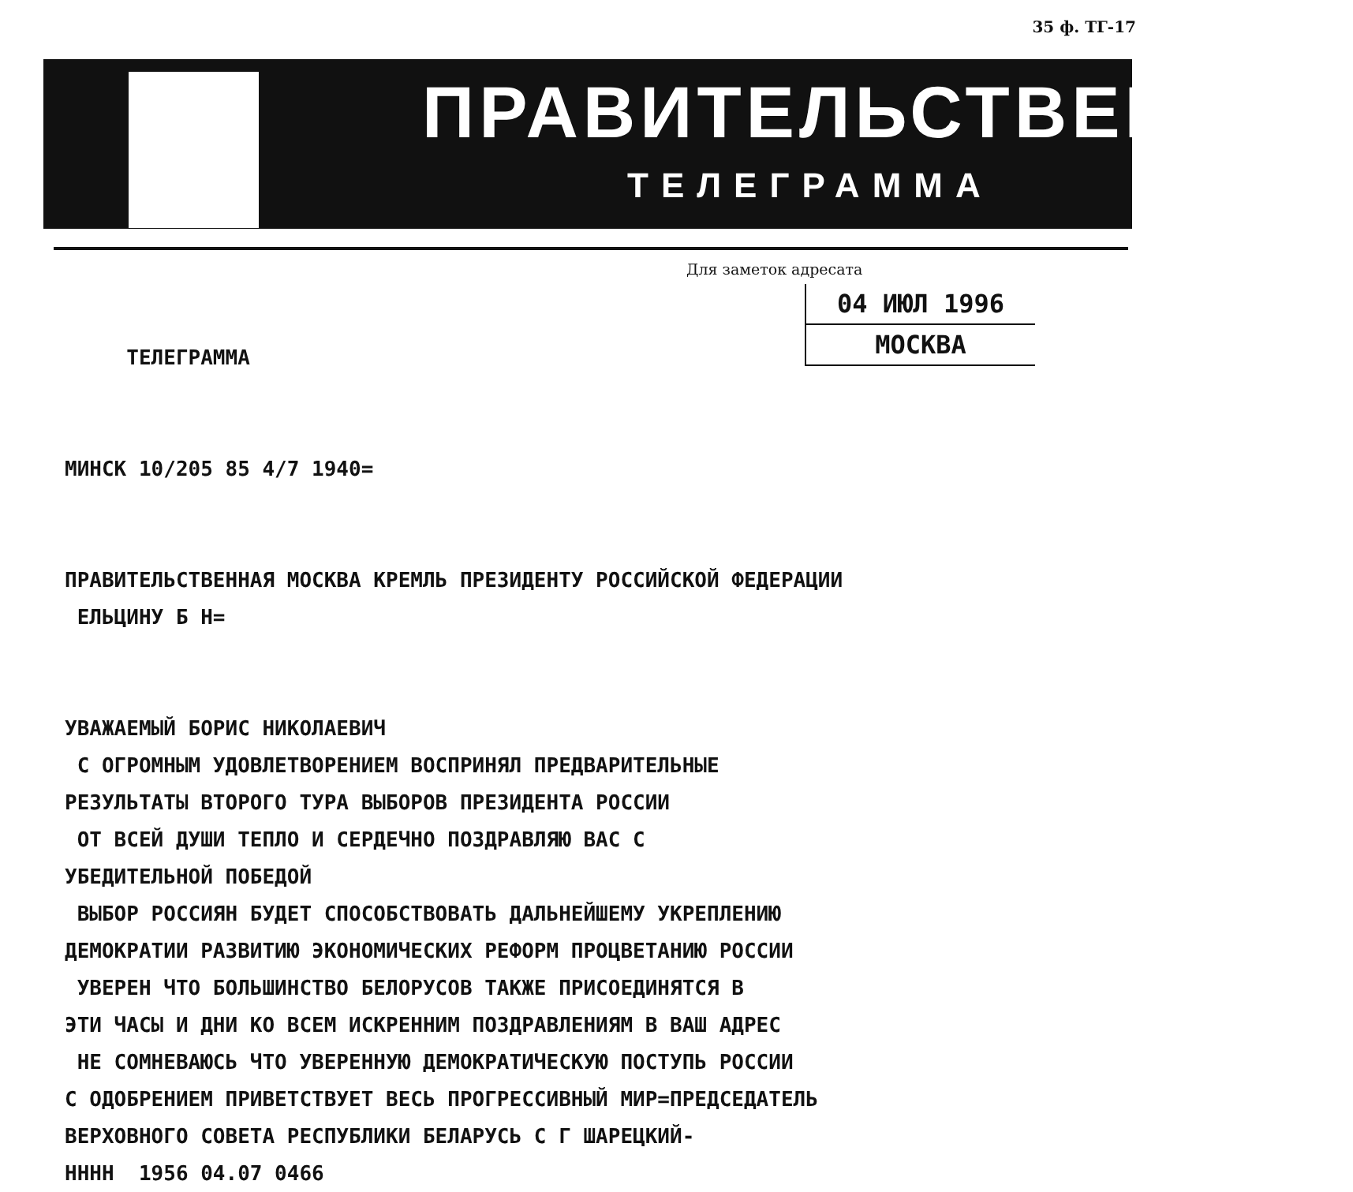35 ф. ТГ-17
ПРАВИТЕЛЬСТВЕННАЯ
ТЕЛЕГРАММА
Для заметок адресата
04 ИЮЛ 1996
МОСКВА
ТЕЛЕГРАММА МИНСК 10/205 85 4/7 1940= ПРАВИТЕЛЬСТВЕННАЯ МОСКВА КРЕМЛЬ ПРЕЗИДЕНТУ РОССИЙСКОЙ ФЕДЕРАЦИИ ЕЛЬЦИНУ Б Н= УВАЖАЕМЫЙ БОРИС НИКОЛАЕВИЧ С ОГРОМНЫМ УДОВЛЕТВОРЕНИЕМ ВОСПРИНЯЛ ПРЕДВАРИТЕЛЬНЫЕ РЕЗУЛЬТАТЫ ВТОРОГО ТУРА ВЫБОРОВ ПРЕЗИДЕНТА РОССИИ ОТ ВСЕЙ ДУШИ ТЕПЛО И СЕРДЕЧНО ПОЗДРАВЛЯЮ ВАС С УБЕДИТЕЛЬНОЙ ПОБЕДОЙ ВЫБОР РОССИЯН БУДЕТ СПОСОБСТВОВАТЬ ДАЛЬНЕЙШЕМУ УКРЕПЛЕНИЮ ДЕМОКРАТИИ РАЗВИТИЮ ЭКОНОМИЧЕСКИХ РЕФОРМ ПРОЦВЕТАНИЮ РОССИИ УВЕРЕН ЧТО БОЛЬШИНСТВО БЕЛОРУСОВ ТАКЖЕ ПРИСОЕДИНЯТСЯ В ЭТИ ЧАСЫ И ДНИ КО ВСЕМ ИСКРЕННИМ ПОЗДРАВЛЕНИЯМ В ВАШ АДРЕС НЕ СОМНЕВАЮСЬ ЧТО УВЕРЕННУЮ ДЕМОКРАТИЧЕСКУЮ ПОСТУПЬ РОССИИ С ОДОБРЕНИЕМ ПРИВЕТСТВУЕТ ВЕСЬ ПРОГРЕССИВНЫЙ МИР=ПРЕДСЕДАТЕЛЬ ВЕРХОВНОГО СОВЕТА РЕСПУБЛИКИ БЕЛАРУСЬ С Г ШАРЕЦКИЙ- НННН 1956 04.07 0466